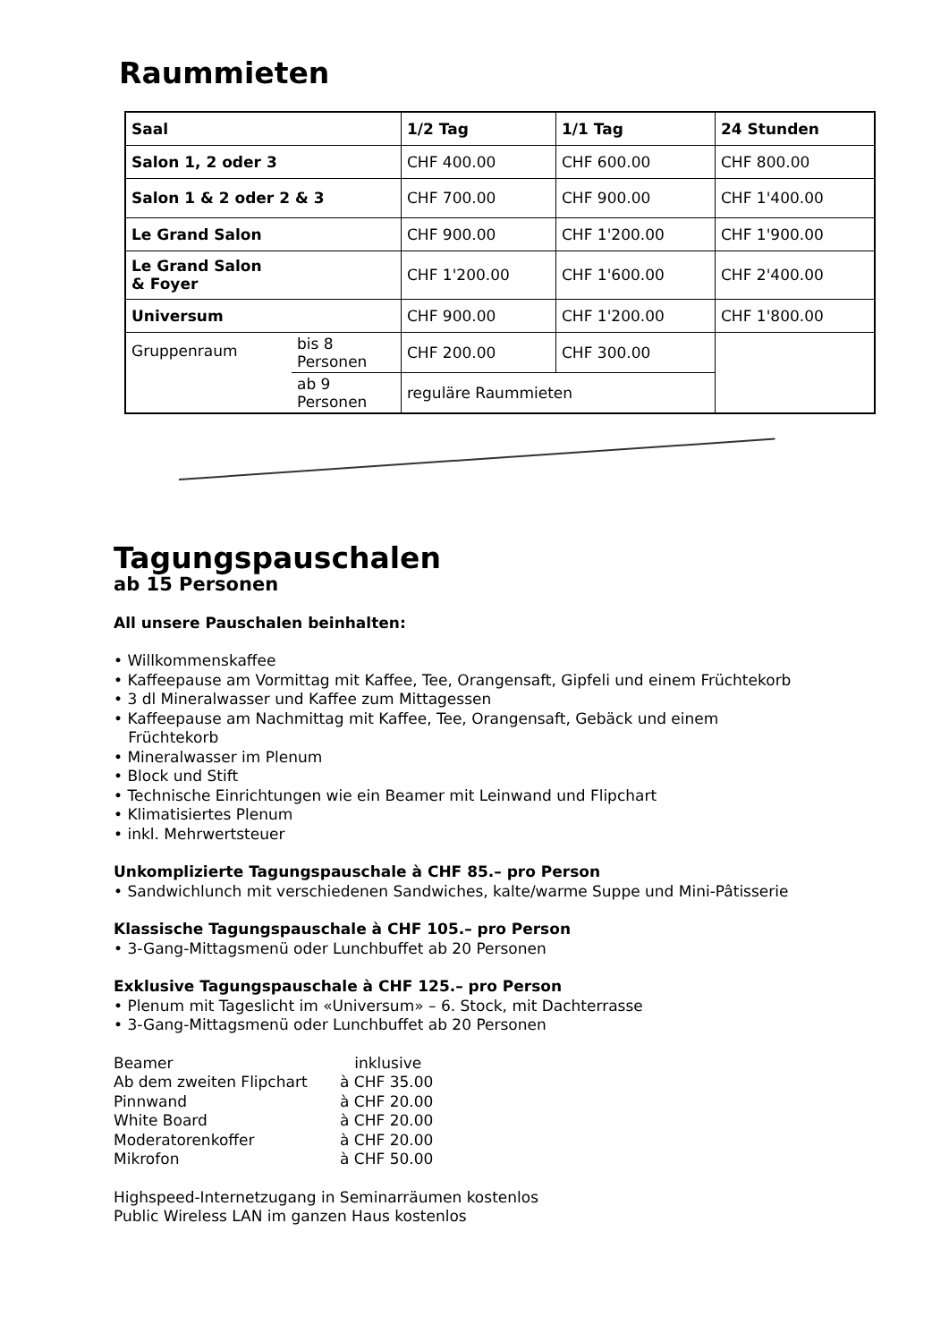Raummieten
| Saal | | 1/2 Tag | 1/1 Tag | 24 Stunden |
| --- | --- | --- | --- | --- |
| Salon 1, 2 oder 3 | | CHF 400.00 | CHF 600.00 | CHF 800.00 |
| Salon 1 & 2 oder 2 & 3 | | CHF 700.00 | CHF 900.00 | CHF 1'400.00 |
| Le Grand Salon | | CHF 900.00 | CHF 1'200.00 | CHF 1'900.00 |
| Le Grand Salon & Foyer | | CHF 1'200.00 | CHF 1'600.00 | CHF 2'400.00 |
| Universum | | CHF 900.00 | CHF 1'200.00 | CHF 1'800.00 |
| Gruppenraum | bis 8 Personen | CHF 200.00 | CHF 300.00 | |
| | ab 9 Personen | reguläre Raummieten | | |
Tagungspauschalen
ab 15 Personen
All unsere Pauschalen beinhalten:
• Willkommenskaffee
• Kaffeepause am Vormittag mit Kaffee, Tee, Orangensaft, Gipfeli und einem Früchtekorb
• 3 dl Mineralwasser und Kaffee zum Mittagessen
• Kaffeepause am Nachmittag mit Kaffee, Tee, Orangensaft, Gebäck und einem
Früchtekorb
• Mineralwasser im Plenum
• Block und Stift
• Technische Einrichtungen wie ein Beamer mit Leinwand und Flipchart
• Klimatisiertes Plenum
• inkl. Mehrwertsteuer
Unkomplizierte Tagungspauschale à CHF 85.– pro Person
• Sandwichlunch mit verschiedenen Sandwiches, kalte/warme Suppe und Mini-Pâtisserie
Klassische Tagungspauschale à CHF 105.– pro Person
• 3-Gang-Mittagsmenü oder Lunchbuffet ab 20 Personen
Exklusive Tagungspauschale à CHF 125.– pro Person
• Plenum mit Tageslicht im «Universum» – 6. Stock, mit Dachterrasse
• 3-Gang-Mittagsmenü oder Lunchbuffet ab 20 Personen
| Beamer | inklusive |
| Ab dem zweiten Flipchart | à CHF 35.00 |
| Pinnwand | à CHF 20.00 |
| White Board | à CHF 20.00 |
| Moderatorenkoffer | à CHF 20.00 |
| Mikrofon | à CHF 50.00 |
Highspeed-Internetzugang in Seminarräumen kostenlos
Public Wireless LAN im ganzen Haus kostenlos